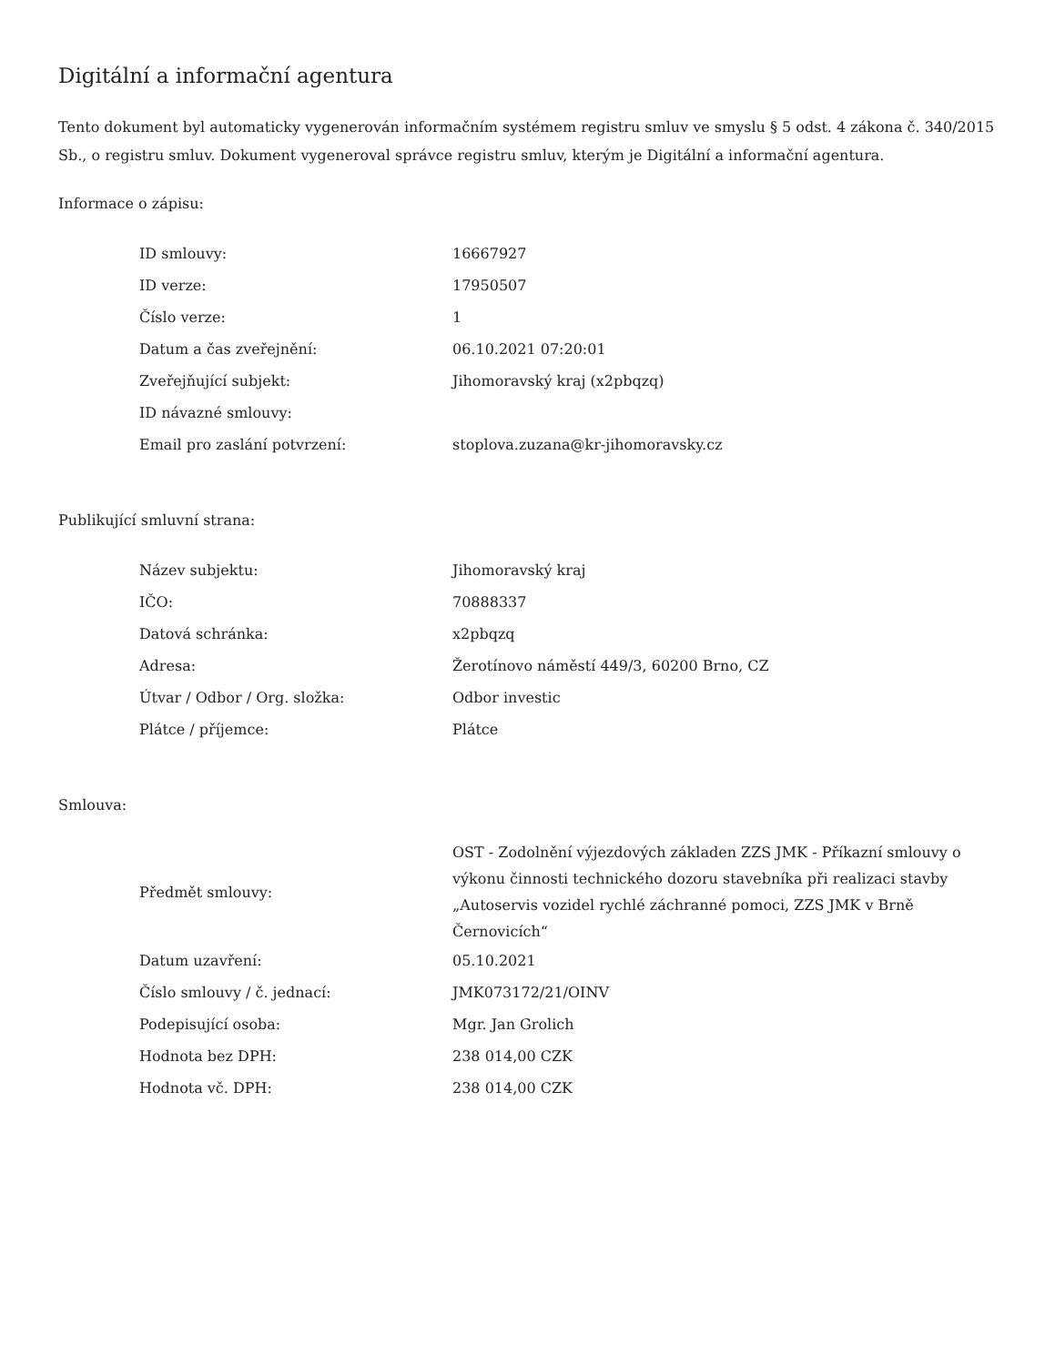Digitální a informační agentura
Tento dokument byl automaticky vygenerován informačním systémem registru smluv ve smyslu § 5 odst. 4 zákona č. 340/2015 Sb., o registru smluv. Dokument vygeneroval správce registru smluv, kterým je Digitální a informační agentura.
Informace o zápisu:
| ID smlouvy: | 16667927 |
| ID verze: | 17950507 |
| Číslo verze: | 1 |
| Datum a čas zveřejnění: | 06.10.2021 07:20:01 |
| Zveřejňující subjekt: | Jihomoravský kraj (x2pbqzq) |
| ID návazné smlouvy: | |
| Email pro zaslání potvrzení: | stoplova.zuzana@kr-jihomoravsky.cz |
Publikující smluvní strana:
| Název subjektu: | Jihomoravský kraj |
| IČO: | 70888337 |
| Datová schránka: | x2pbqzq |
| Adresa: | Žerotínovo náměstí 449/3, 60200 Brno, CZ |
| Útvar / Odbor / Org. složka: | Odbor investic |
| Plátce / příjemce: | Plátce |
Smlouva:
| Předmět smlouvy: | OST - Zodolnění výjezdových základen ZZS JMK - Příkazní smlouvy o výkonu činnosti technického dozoru stavebníka při realizaci stavby „Autoservis vozidel rychlé záchranné pomoci, ZZS JMK v Brně Černovicích“ |
| Datum uzavření: | 05.10.2021 |
| Číslo smlouvy / č. jednací: | JMK073172/21/OINV |
| Podepisující osoba: | Mgr. Jan Grolich |
| Hodnota bez DPH: | 238 014,00 CZK |
| Hodnota vč. DPH: | 238 014,00 CZK |